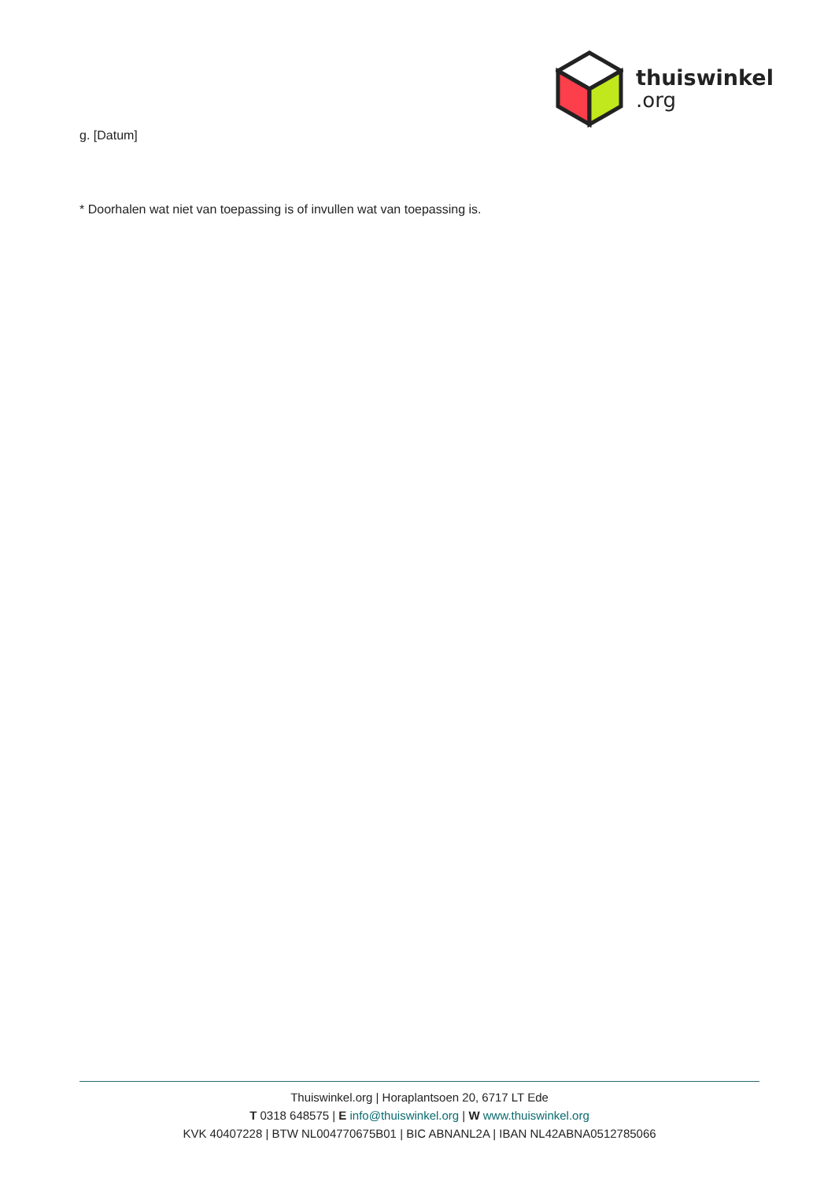thuiswinkel.org
g. [Datum]
* Doorhalen wat niet van toepassing is of invullen wat van toepassing is.
Thuiswinkel.org | Horaplantsoen 20, 6717 LT Ede
T 0318 648575 | E info@thuiswinkel.org | W www.thuiswinkel.org
KVK 40407228 | BTW NL004770675B01 | BIC ABNANL2A | IBAN NL42ABNA0512785066